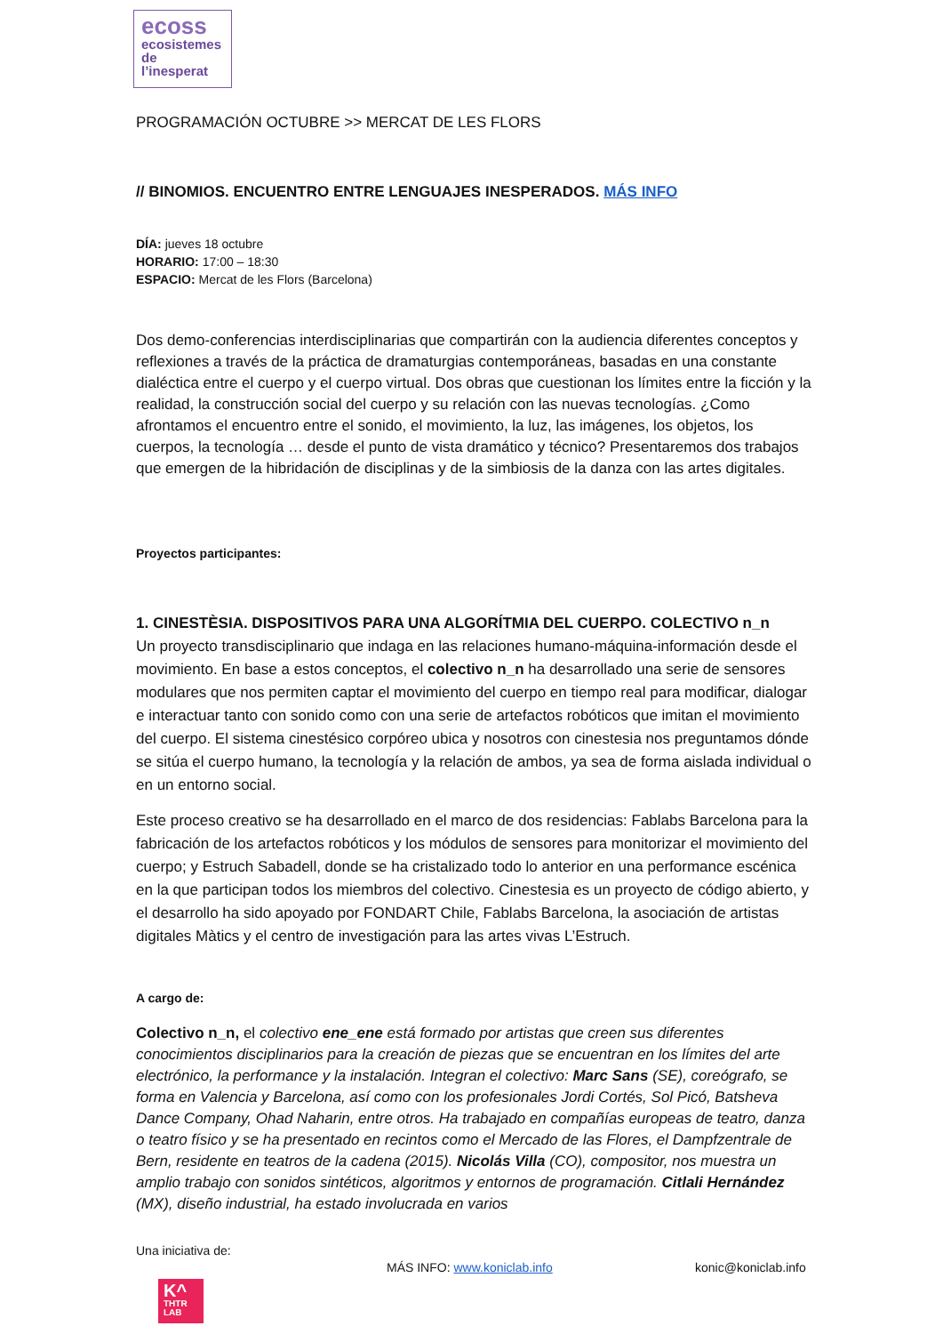ecoss
ecosistemes
de
l’inesperat
PROGRAMACIÓN OCTUBRE >> MERCAT DE LES FLORS
// BINOMIOS. ENCUENTRO ENTRE LENGUAJES INESPERADOS. MÁS INFO
DÍA: jueves 18 octubre
HORARIO: 17:00 – 18:30
ESPACIO: Mercat de les Flors (Barcelona)
Dos demo-conferencias interdisciplinarias que compartirán con la audiencia diferentes conceptos y reflexiones a través de la práctica de dramaturgias contemporáneas, basadas en una constante dialéctica entre el cuerpo y el cuerpo virtual. Dos obras que cuestionan los límites entre la ficción y la realidad, la construcción social del cuerpo y su relación con las nuevas tecnologías. ¿Como afrontamos el encuentro entre el sonido, el movimiento, la luz, las imágenes, los objetos, los cuerpos, la tecnología … desde el punto de vista dramático y técnico? Presentaremos dos trabajos que emergen de la hibridación de disciplinas y de la simbiosis de la danza con las artes digitales.
Proyectos participantes:
1. CINESTÈSIA. DISPOSITIVOS PARA UNA ALGORÍTMIA DEL CUERPO. COLECTIVO n_n
Un proyecto transdisciplinario que indaga en las relaciones humano-máquina-información desde el movimiento. En base a estos conceptos, el colectivo n_n ha desarrollado una serie de sensores modulares que nos permiten captar el movimiento del cuerpo en tiempo real para modificar, dialogar e interactuar tanto con sonido como con una serie de artefactos robóticos que imitan el movimiento del cuerpo. El sistema cinestésico corpóreo ubica y nosotros con cinestesia nos preguntamos dónde se sitúa el cuerpo humano, la tecnología y la relación de ambos, ya sea de forma aislada individual o en un entorno social.
Este proceso creativo se ha desarrollado en el marco de dos residencias: Fablabs Barcelona para la fabricación de los artefactos robóticos y los módulos de sensores para monitorizar el movimiento del cuerpo; y Estruch Sabadell, donde se ha cristalizado todo lo anterior en una performance escénica en la que participan todos los miembros del colectivo. Cinestesia es un proyecto de código abierto, y el desarrollo ha sido apoyado por FONDART Chile, Fablabs Barcelona, la asociación de artistas digitales Màtics y el centro de investigación para las artes vivas L’Estruch.
A cargo de:
Colectivo n_n, el colectivo ene_ene está formado por artistas que creen sus diferentes conocimientos disciplinarios para la creación de piezas que se encuentran en los límites del arte electrónico, la performance y la instalación. Integran el colectivo: Marc Sans (SE), coreógrafo, se forma en Valencia y Barcelona, así como con los profesionales Jordi Cortés, Sol Picó, Batsheva Dance Company, Ohad Naharin, entre otros. Ha trabajado en compañías europeas de teatro, danza o teatro físico y se ha presentado en recintos como el Mercado de las Flores, el Dampfzentrale de Bern, residente en teatros de la cadena (2015). Nicolás Villa (CO), compositor, nos muestra un amplio trabajo con sonidos sintéticos, algoritmos y entornos de programación. Citlali Hernández (MX), diseño industrial, ha estado involucrada en varios
Una iniciativa de:
MÁS INFO: www.koniclab.info konic@koniclab.info
K^
THTR
LAB